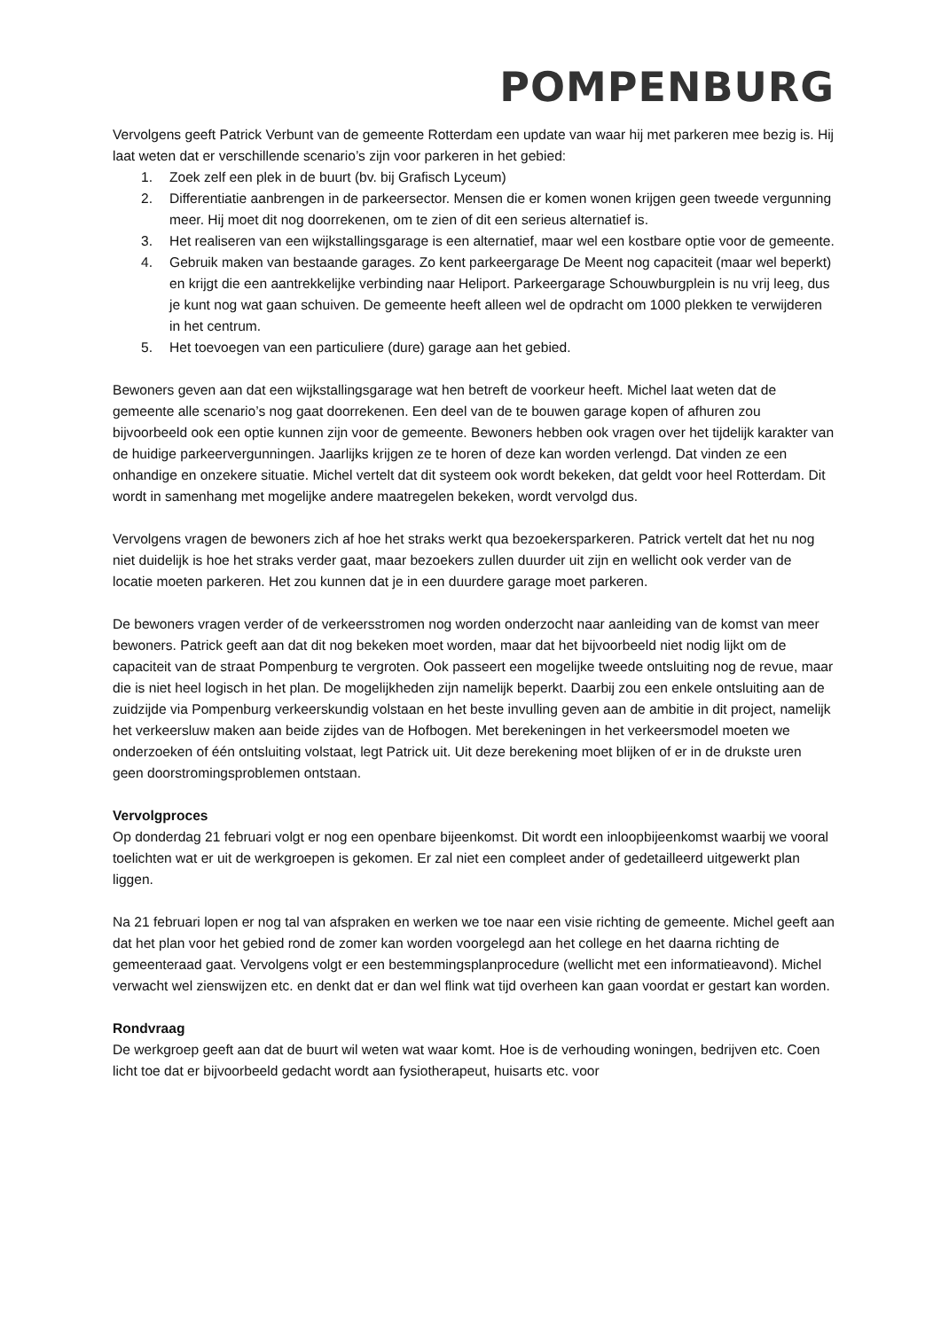POMPENBURG
Vervolgens geeft Patrick Verbunt van de gemeente Rotterdam een update van waar hij met parkeren mee bezig is. Hij laat weten dat er verschillende scenario’s zijn voor parkeren in het gebied:
1. Zoek zelf een plek in de buurt (bv. bij Grafisch Lyceum)
2. Differentiatie aanbrengen in de parkeersector. Mensen die er komen wonen krijgen geen tweede vergunning meer. Hij moet dit nog doorrekenen, om te zien of dit een serieus alternatief is.
3. Het realiseren van een wijkstallingsgarage is een alternatief, maar wel een kostbare optie voor de gemeente.
4. Gebruik maken van bestaande garages. Zo kent parkeergarage De Meent nog capaciteit (maar wel beperkt) en krijgt die een aantrekkelijke verbinding naar Heliport. Parkeergarage Schouwburgplein is nu vrij leeg, dus je kunt nog wat gaan schuiven. De gemeente heeft alleen wel de opdracht om 1000 plekken te verwijderen in het centrum.
5. Het toevoegen van een particuliere (dure) garage aan het gebied.
Bewoners geven aan dat een wijkstallingsgarage wat hen betreft de voorkeur heeft. Michel laat weten dat de gemeente alle scenario’s nog gaat doorrekenen. Een deel van de te bouwen garage kopen of afhuren zou bijvoorbeeld ook een optie kunnen zijn voor de gemeente. Bewoners hebben ook vragen over het tijdelijk karakter van de huidige parkeervergunningen. Jaarlijks krijgen ze te horen of deze kan worden verlengd. Dat vinden ze een onhandige en onzekere situatie. Michel vertelt dat dit systeem ook wordt bekeken, dat geldt voor heel Rotterdam. Dit wordt in samenhang met mogelijke andere maatregelen bekeken, wordt vervolgd dus.
Vervolgens vragen de bewoners zich af hoe het straks werkt qua bezoekersparkeren. Patrick vertelt dat het nu nog niet duidelijk is hoe het straks verder gaat, maar bezoekers zullen duurder uit zijn en wellicht ook verder van de locatie moeten parkeren. Het zou kunnen dat je in een duurdere garage moet parkeren.
De bewoners vragen verder of de verkeersstromen nog worden onderzocht naar aanleiding van de komst van meer bewoners. Patrick geeft aan dat dit nog bekeken moet worden, maar dat het bijvoorbeeld niet nodig lijkt om de capaciteit van de straat Pompenburg te vergroten. Ook passeert een mogelijke tweede ontsluiting nog de revue, maar die is niet heel logisch in het plan. De mogelijkheden zijn namelijk beperkt. Daarbij zou een enkele ontsluiting aan de zuidzijde via Pompenburg verkeerskundig volstaan en het beste invulling geven aan de ambitie in dit project, namelijk het verkeersluw maken aan beide zijdes van de Hofbogen. Met berekeningen in het verkeersmodel moeten we onderzoeken of één ontsluiting volstaat, legt Patrick uit. Uit deze berekening moet blijken of er in de drukste uren geen doorstromingsproblemen ontstaan.
Vervolgproces
Op donderdag 21 februari volgt er nog een openbare bijeenkomst. Dit wordt een inloopbijeenkomst waarbij we vooral toelichten wat er uit de werkgroepen is gekomen. Er zal niet een compleet ander of gedetailleerd uitgewerkt plan liggen.
Na 21 februari lopen er nog tal van afspraken en werken we toe naar een visie richting de gemeente. Michel geeft aan dat het plan voor het gebied rond de zomer kan worden voorgelegd aan het college en het daarna richting de gemeenteraad gaat. Vervolgens volgt er een bestemmingsplanprocedure (wellicht met een informatieavond). Michel verwacht wel zienswijzen etc. en denkt dat er dan wel flink wat tijd overheen kan gaan voordat er gestart kan worden.
Rondvraag
De werkgroep geeft aan dat de buurt wil weten wat waar komt. Hoe is de verhouding woningen, bedrijven etc. Coen licht toe dat er bijvoorbeeld gedacht wordt aan fysiotherapeut, huisarts etc. voor